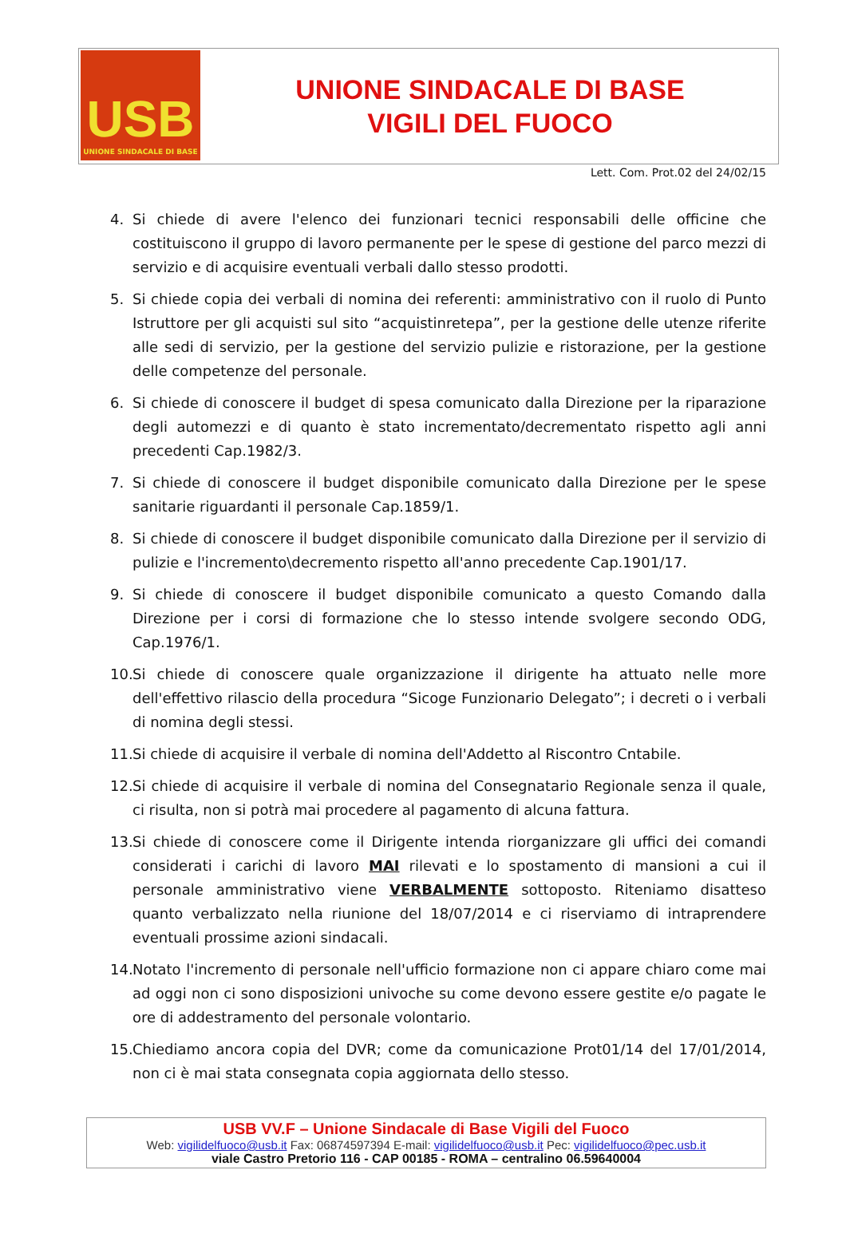USB
UNIONE SINDACALE DI BASE
UNIONE SINDACALE DI BASE
VIGILI DEL FUOCO
Lett. Com. Prot.02 del 24/02/15
4. Si chiede di avere l'elenco dei funzionari tecnici responsabili delle officine che costituiscono il gruppo di lavoro permanente per le spese di gestione del parco mezzi di servizio e di acquisire eventuali verbali dallo stesso prodotti.
5. Si chiede copia dei verbali di nomina dei referenti: amministrativo con il ruolo di Punto Istruttore per gli acquisti sul sito “acquistinretepa”, per la gestione delle utenze riferite alle sedi di servizio, per la gestione del servizio pulizie e ristorazione, per la gestione delle competenze del personale.
6. Si chiede di conoscere il budget di spesa comunicato dalla Direzione per la riparazione degli automezzi e di quanto è stato incrementato/decrementato rispetto agli anni precedenti Cap.1982/3.
7. Si chiede di conoscere il budget disponibile comunicato dalla Direzione per le spese sanitarie riguardanti il personale Cap.1859/1.
8. Si chiede di conoscere il budget disponibile comunicato dalla Direzione per il servizio di pulizie e l'incremento\decremento rispetto all'anno precedente Cap.1901/17.
9. Si chiede di conoscere il budget disponibile comunicato a questo Comando dalla Direzione per i corsi di formazione che lo stesso intende svolgere secondo ODG, Cap.1976/1.
10. Si chiede di conoscere quale organizzazione il dirigente ha attuato nelle more dell'effettivo rilascio della procedura “Sicoge Funzionario Delegato”; i decreti o i verbali di nomina degli stessi.
11. Si chiede di acquisire il verbale di nomina dell'Addetto al Riscontro Cntabile.
12. Si chiede di acquisire il verbale di nomina del Consegnatario Regionale senza il quale, ci risulta, non si potrà mai procedere al pagamento di alcuna fattura.
13. Si chiede di conoscere come il Dirigente intenda riorganizzare gli uffici dei comandi considerati i carichi di lavoro MAI rilevati e lo spostamento di mansioni a cui il personale amministrativo viene VERBALMENTE sottoposto. Riteniamo disatteso quanto verbalizzato nella riunione del 18/07/2014 e ci riserviamo di intraprendere eventuali prossime azioni sindacali.
14. Notato l'incremento di personale nell'ufficio formazione non ci appare chiaro come mai ad oggi non ci sono disposizioni univoche su come devono essere gestite e/o pagate le ore di addestramento del personale volontario.
15. Chiediamo ancora copia del DVR; come da comunicazione Prot01/14 del 17/01/2014, non ci è mai stata consegnata copia aggiornata dello stesso.
USB VV.F – Unione Sindacale di Base Vigili del Fuoco
Web: vigilidelfuoco@usb.it Fax: 06874597394 E-mail: vigilidelfuoco@usb.it Pec: vigilidelfuoco@pec.usb.it
viale Castro Pretorio 116 - CAP 00185 - ROMA – centralino 06.59640004